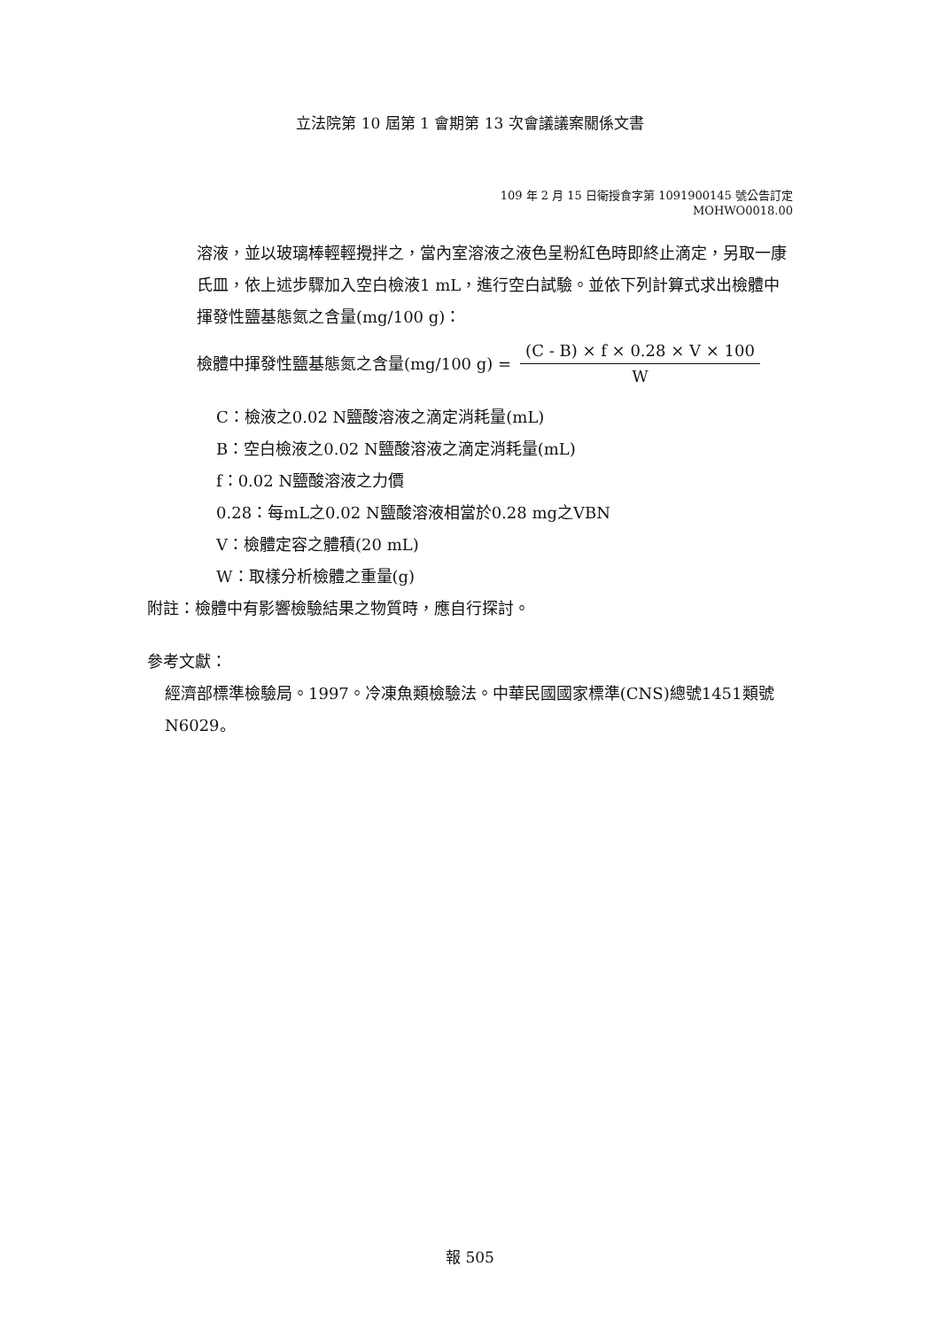立法院第 10 屆第 1 會期第 13 次會議議案關係文書
109 年 2 月 15 日衛授食字第 1091900145 號公告訂定
MOHWO0018.00
溶液，並以玻璃棒輕輕攪拌之，當內室溶液之液色呈粉紅色時即終止滴定，另取一康氏皿，依上述步驟加入空白檢液1 mL，進行空白試驗。並依下列計算式求出檢體中揮發性鹽基態氮之含量(mg/100 g)：
檢體中揮發性鹽基態氮之含量(mg/100 g) = (C - B) × f × 0.28 × V × 100 W
C：檢液之0.02 N鹽酸溶液之滴定消耗量(mL)
B：空白檢液之0.02 N鹽酸溶液之滴定消耗量(mL)
f：0.02 N鹽酸溶液之力價
0.28：每mL之0.02 N鹽酸溶液相當於0.28 mg之VBN
V：檢體定容之體積(20 mL)
W：取樣分析檢體之重量(g)
附註：檢體中有影響檢驗結果之物質時，應自行探討。
參考文獻：
經濟部標準檢驗局。1997。冷凍魚類檢驗法。中華民國國家標準(CNS)總號1451類號N6029。
報 505